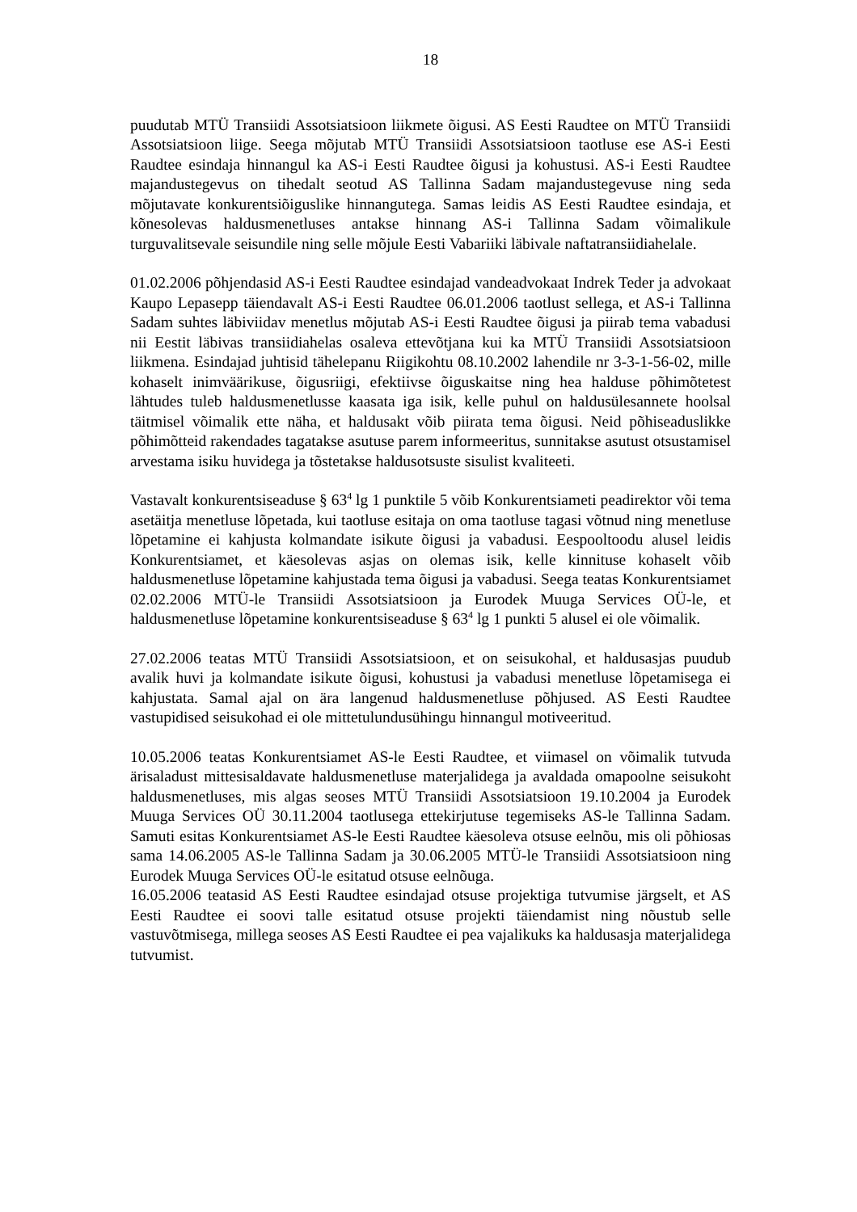18
puudutab MTÜ Transiidi Assotsiatsioon liikmete õigusi. AS Eesti Raudtee on MTÜ Transiidi Assotsiatsioon liige. Seega mõjutab MTÜ Transiidi Assotsiatsioon taotluse ese AS-i Eesti Raudtee esindaja hinnangul ka AS-i Eesti Raudtee õigusi ja kohustusi. AS-i Eesti Raudtee majandustegevus on tihedalt seotud AS Tallinna Sadam majandustegevuse ning seda mõjutavate konkurentsiõiguslike hinnangutega. Samas leidis AS Eesti Raudtee esindaja, et kõnesolevas haldusmenetluses antakse hinnang AS-i Tallinna Sadam võimalikule turguvalitsevale seisundile ning selle mõjule Eesti Vabariiki läbivale naftatransiidiahelale.
01.02.2006 põhjendasid AS-i Eesti Raudtee esindajad vandeadvokaat Indrek Teder ja advokaat Kaupo Lepasepp täiendavalt AS-i Eesti Raudtee 06.01.2006 taotlust sellega, et AS-i Tallinna Sadam suhtes läbiviidav menetlus mõjutab AS-i Eesti Raudtee õigusi ja piirab tema vabadusi nii Eestit läbivas transiidiahelas osaleva ettevõtjana kui ka MTÜ Transiidi Assotsiatsioon liikmena. Esindajad juhtisid tähelepanu Riigikohtu 08.10.2002 lahendile nr 3-3-1-56-02, mille kohaselt inimväärikuse, õigusriigi, efektiivse õiguskaitse ning hea halduse põhimõtetest lähtudes tuleb haldusmenetlusse kaasata iga isik, kelle puhul on haldusülesannete hoolsal täitmisel võimalik ette näha, et haldusakt võib piirata tema õigusi. Neid põhiseaduslikke põhimõtteid rakendades tagatakse asutuse parem informeeritus, sunnitakse asutust otsustamisel arvestama isiku huvidega ja tõstetakse haldusotsuste sisulist kvaliteeti.
Vastavalt konkurentsiseaduse § 63<sup>4</sup> lg 1 punktile 5 võib Konkurentsiameti peadirektor või tema asetäitja menetluse lõpetada, kui taotluse esitaja on oma taotluse tagasi võtnud ning menetluse lõpetamine ei kahjusta kolmandate isikute õigusi ja vabadusi. Eespooltoodu alusel leidis Konkurentsiamet, et käesolevas asjas on olemas isik, kelle kinnituse kohaselt võib haldusmenetluse lõpetamine kahjustada tema õigusi ja vabadusi. Seega teatas Konkurentsiamet 02.02.2006 MTÜ-le Transiidi Assotsiatsioon ja Eurodek Muuga Services OÜ-le, et haldusmenetluse lõpetamine konkurentsiseaduse § 63<sup>4</sup> lg 1 punkti 5 alusel ei ole võimalik.
27.02.2006 teatas MTÜ Transiidi Assotsiatsioon, et on seisukohal, et haldusasjas puudub avalik huvi ja kolmandate isikute õigusi, kohustusi ja vabadusi menetluse lõpetamisega ei kahjustata. Samal ajal on ära langenud haldusmenetluse põhjused. AS Eesti Raudtee vastupidised seisukohad ei ole mittetulundusühingu hinnangul motiveeritud.
10.05.2006 teatas Konkurentsiamet AS-le Eesti Raudtee, et viimasel on võimalik tutvuda ärisaladust mittesisaldavate haldusmenetluse materjalidega ja avaldada omapoolne seisukoht haldusmenetluses, mis algas seoses MTÜ Transiidi Assotsiatsioon 19.10.2004 ja Eurodek Muuga Services OÜ 30.11.2004 taotlusega ettekirjutuse tegemiseks AS-le Tallinna Sadam. Samuti esitas Konkurentsiamet AS-le Eesti Raudtee käesoleva otsuse eelnõu, mis oli põhiosas sama 14.06.2005 AS-le Tallinna Sadam ja 30.06.2005 MTÜ-le Transiidi Assotsiatsioon ning Eurodek Muuga Services OÜ-le esitatud otsuse eelnõuga.
16.05.2006 teatasid AS Eesti Raudtee esindajad otsuse projektiga tutvumise järgselt, et AS Eesti Raudtee ei soovi talle esitatud otsuse projekti täiendamist ning nõustub selle vastuvõtmisega, millega seoses AS Eesti Raudtee ei pea vajalikuks ka haldusasja materjalidega tutvumist.